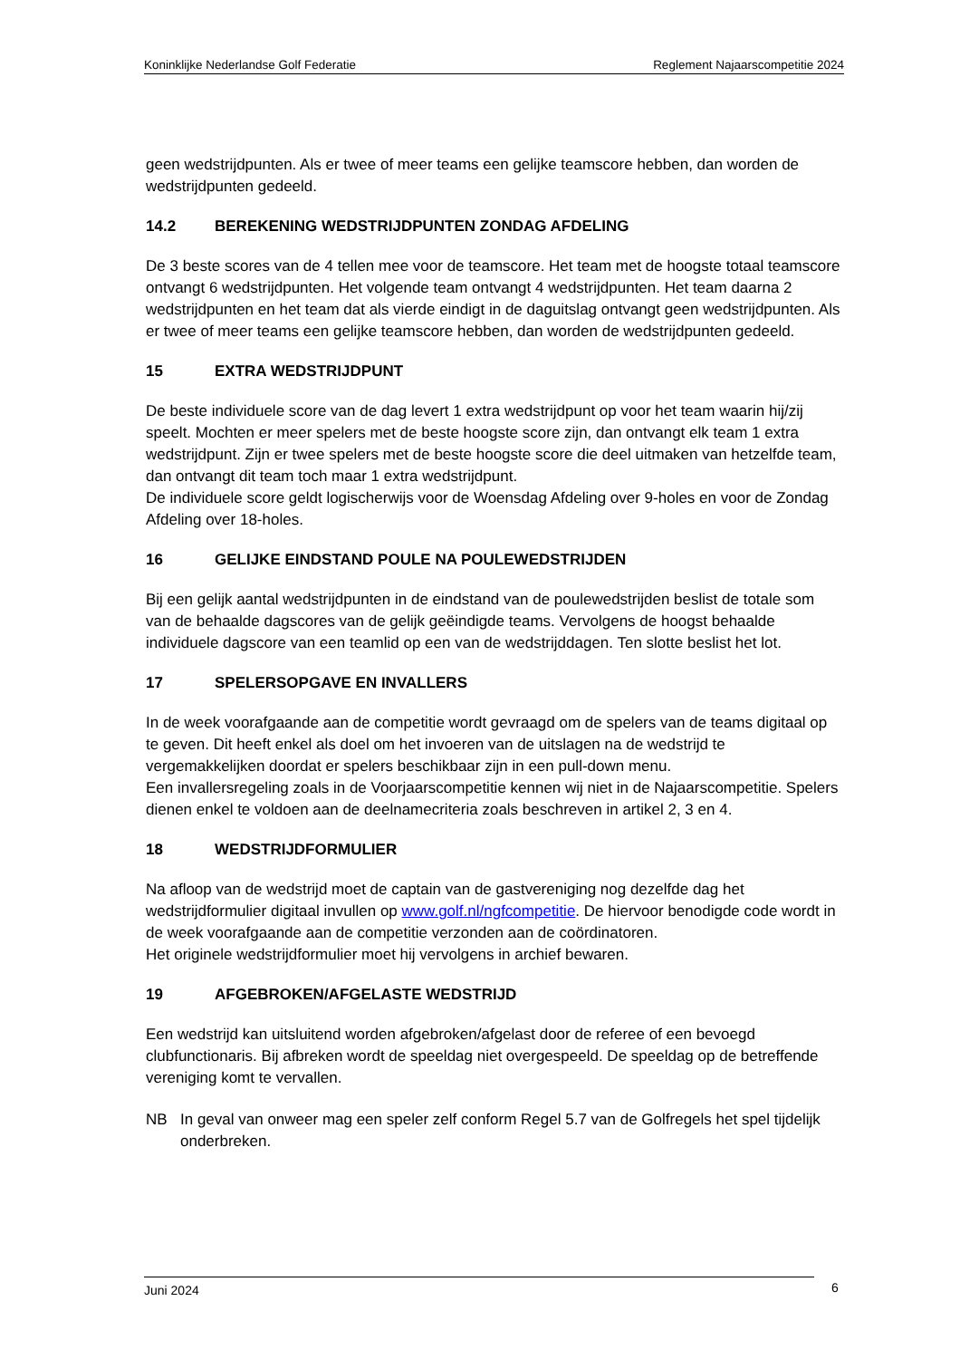Koninklijke Nederlandse Golf Federatie Reglement Najaarscompetitie 2024
geen wedstrijdpunten. Als er twee of meer teams een gelijke teamscore hebben, dan worden de wedstrijdpunten gedeeld.
14.2 BEREKENING WEDSTRIJDPUNTEN ZONDAG AFDELING
De 3 beste scores van de 4 tellen mee voor de teamscore. Het team met de hoogste totaal teamscore ontvangt 6 wedstrijdpunten. Het volgende team ontvangt 4 wedstrijdpunten. Het team daarna 2 wedstrijdpunten en het team dat als vierde eindigt in de daguitslag ontvangt geen wedstrijdpunten. Als er twee of meer teams een gelijke teamscore hebben, dan worden de wedstrijdpunten gedeeld.
15 EXTRA WEDSTRIJDPUNT
De beste individuele score van de dag levert 1 extra wedstrijdpunt op voor het team waarin hij/zij speelt. Mochten er meer spelers met de beste hoogste score zijn, dan ontvangt elk team 1 extra wedstrijdpunt. Zijn er twee spelers met de beste hoogste score die deel uitmaken van hetzelfde team, dan ontvangt dit team toch maar 1 extra wedstrijdpunt.
De individuele score geldt logischerwijs voor de Woensdag Afdeling over 9-holes en voor de Zondag Afdeling over 18-holes.
16 GELIJKE EINDSTAND POULE NA POULEWEDSTRIJDEN
Bij een gelijk aantal wedstrijdpunten in de eindstand van de poulewedstrijden beslist de totale som van de behaalde dagscores van de gelijk geëindigde teams. Vervolgens de hoogst behaalde individuele dagscore van een teamlid op een van de wedstrijddagen. Ten slotte beslist het lot.
17 SPELERSOPGAVE EN INVALLERS
In de week voorafgaande aan de competitie wordt gevraagd om de spelers van de teams digitaal op te geven. Dit heeft enkel als doel om het invoeren van de uitslagen na de wedstrijd te vergemakkelijken doordat er spelers beschikbaar zijn in een pull-down menu.
Een invallersregeling zoals in de Voorjaarscompetitie kennen wij niet in de Najaarscompetitie. Spelers dienen enkel te voldoen aan de deelnamecriteria zoals beschreven in artikel 2, 3 en 4.
18 WEDSTRIJDFORMULIER
Na afloop van de wedstrijd moet de captain van de gastvereniging nog dezelfde dag het wedstrijdformulier digitaal invullen op www.golf.nl/ngfcompetitie. De hiervoor benodigde code wordt in de week voorafgaande aan de competitie verzonden aan de coördinatoren.
Het originele wedstrijdformulier moet hij vervolgens in archief bewaren.
19 AFGEBROKEN/AFGELASTE WEDSTRIJD
Een wedstrijd kan uitsluitend worden afgebroken/afgelast door de referee of een bevoegd clubfunctionaris. Bij afbreken wordt de speeldag niet overgespeeld. De speeldag op de betreffende vereniging komt te vervallen.
NB In geval van onweer mag een speler zelf conform Regel 5.7 van de Golfregels het spel tijdelijk onderbreken.
Juni 2024 6